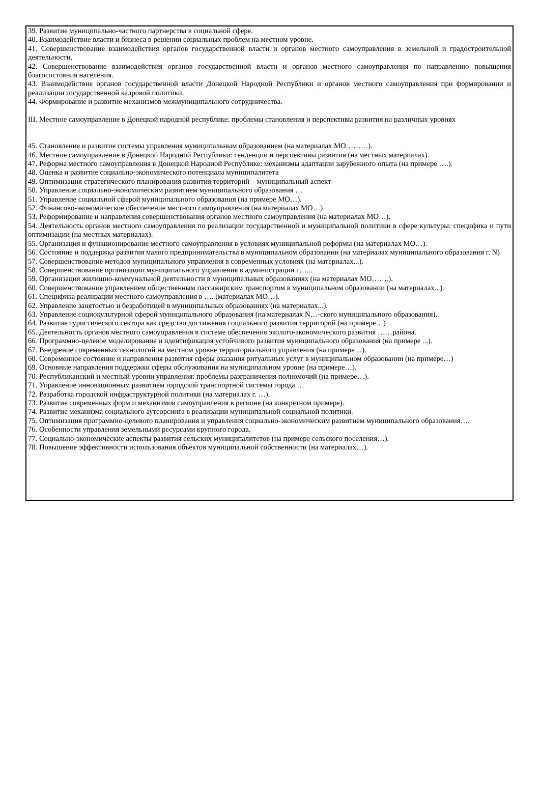39. Развитие муниципально-частного партнерства в социальной сфере.
40. Взаимодействие власти и бизнеса в решении социальных проблем на местном уровне.
41. Совершенствование взаимодействия органов государственной власти и органов местного самоуправления в земельной и градостроительной деятельности.
42. Совершенствование взаимодействия органов государственной власти и органов местного самоуправления по направлению повышения благосостояния населения.
43. Взаимодействие органов государственной власти Донецкой Народной Республики и органов местного самоуправления при формировании и реализации государственной кадровой политики.
44. Формирование и развитие механизмов межмуниципального сотрудничества.
III. Местное самоуправление в Донецкой народной республике: проблемы становления и перспективы развития на различных уровнях
45. Становление и развитие системы управления муниципальным образованием (на материалах МО………).
46. Местное самоуправление в Донецкой Народной Республики: тенденции и перспективы развития (на местных материалах).
47. Реформа местного самоуправления в Донецкой Народной Республике: механизмы адаптации зарубежного опыта (на примере ….).
48. Оценка и развитие социально-экономического потенциала муниципалитета
49. Оптимизация стратегического планирования развития территорий – муниципальный аспект
50. Управление социально-экономическим развитием муниципального образования …
51. Управление социальной сферой муниципального образования (на примере МО…).
52. Финансово-экономическое обеспечение местного самоуправления (на материалах МО…)
53. Реформирование и направления совершенствования органов местного самоуправления (на материалах МО…).
54. Деятельность органов местного самоуправления по реализации государственной и муниципальной политики в сфере культуры: специфика и пути оптимизации (на местных материалах).
55. Организация и функционирование местного самоуправления в условиях муниципальной реформы (на материалах МО…).
56. Состояние и поддержка развития малого предпринимательства в муниципальном образовании (на материалах муниципального образования г. N)
57. Совершенствование методов муниципального управления в современных условиях (на материалах...).
58. Совершенствование организации муниципального управления в администрации г…...
59. Организация жилищно-коммунальной деятельности в муниципальных образованиях (на материалах МО…….).
60. Совершенствование управлением общественным пассажирским транспортом в муниципальном образовании (на материалах...).
61. Специфика реализации местного самоуправления в …. (материалах МО…).
62. Управление занятостью и безработицей в муниципальных образованиях (на материалах...).
63. Управление социокультурной сферой муниципального образования (на материалах N…-ского муниципального образования).
64. Развитие туристического сектора как средство достижения социального развития территорий (на примере…)
65. Деятельность органов местного самоуправления в системе обеспечения эколого-экономического развития ……района.
66. Программно-целевое моделирование и идентификация устойчивого развития муниципального образования (на примере ...).
67. Внедрение современных технологий на местном уровне территориального управления (на примере…).
68. Современное состояние и направления развития сферы оказания ритуальных услуг в муниципальном образовании (на примере…)
69. Основные направления поддержки сферы обслуживания на муниципальном уровне (на примере…).
70. Республиканский и местный уровни управления: проблемы разграничения полномочий (на примере…).
71. Управление инновационным развитием городской транспортной системы города …
72. Разработка городской инфраструктурной политики (на материалах г. …).
73. Развитие современных форм и механизмов самоуправления в регионе (на конкретном примере).
74. Развитие механизма социального аутсорсинга в реализации муниципальной социальной политики.
75. Оптимизация программно-целевого планирования и управления социально-экономическим развитием муниципального образования….
76. Особенности управления земельными ресурсами крупного города.
77. Социально-экономические аспекты развития сельских муниципалитетов (на примере сельского поселения…).
78. Повышение эффективности использования объектов муниципальной собственности (на материалах…).